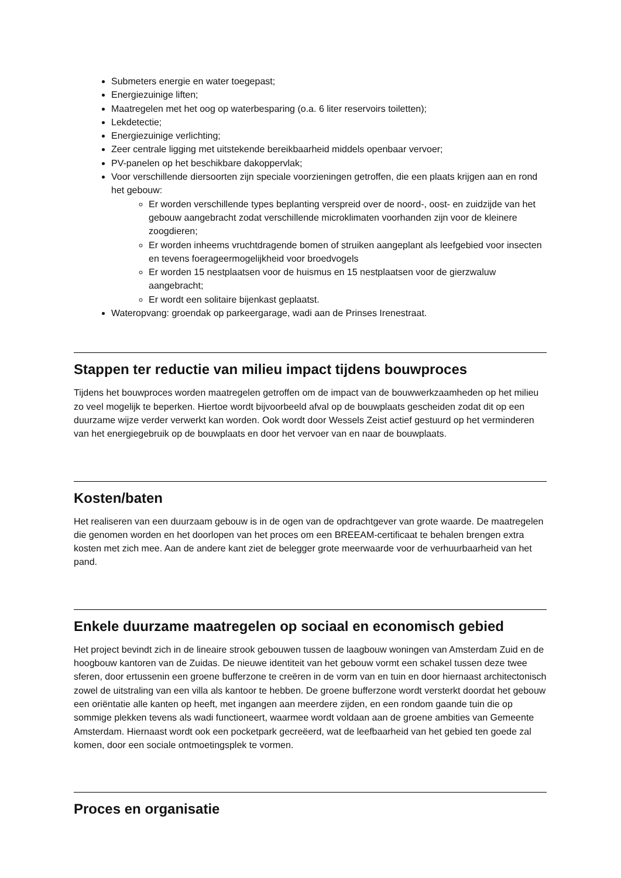Submeters energie en water toegepast;
Energiezuinige liften;
Maatregelen met het oog op waterbesparing (o.a. 6 liter reservoirs toiletten);
Lekdetectie;
Energiezuinige verlichting;
Zeer centrale ligging met uitstekende bereikbaarheid middels openbaar vervoer;
PV-panelen op het beschikbare dakoppervlak;
Voor verschillende diersoorten zijn speciale voorzieningen getroffen, die een plaats krijgen aan en rond het gebouw:
Er worden verschillende types beplanting verspreid over de noord-, oost- en zuidzijde van het gebouw aangebracht zodat verschillende microklimaten voorhanden zijn voor de kleinere zoogdieren;
Er worden inheems vruchtdragende bomen of struiken aangeplant als leefgebied voor insecten en tevens foerageermogelijkheid voor broedvogels
Er worden 15 nestplaatsen voor de huismus en 15 nestplaatsen voor de gierzwaluw aangebracht;
Er wordt een solitaire bijenkast geplaatst.
Wateropvang: groendak op parkeergarage, wadi aan de Prinses Irenestraat.
Stappen ter reductie van milieu impact tijdens bouwproces
Tijdens het bouwproces worden maatregelen getroffen om de impact van de bouwwerkzaamheden op het milieu zo veel mogelijk te beperken. Hiertoe wordt bijvoorbeeld afval op de bouwplaats gescheiden zodat dit op een duurzame wijze verder verwerkt kan worden. Ook wordt door Wessels Zeist actief gestuurd op het verminderen van het energiegebruik op de bouwplaats en door het vervoer van en naar de bouwplaats.
Kosten/baten
Het realiseren van een duurzaam gebouw is in de ogen van de opdrachtgever van grote waarde. De maatregelen die genomen worden en het doorlopen van het proces om een BREEAM-certificaat te behalen brengen extra kosten met zich mee. Aan de andere kant ziet de belegger grote meerwaarde voor de verhuurbaarheid van het pand.
Enkele duurzame maatregelen op sociaal en economisch gebied
Het project bevindt zich in de lineaire strook gebouwen tussen de laagbouw woningen van Amsterdam Zuid en de hoogbouw kantoren van de Zuidas. De nieuwe identiteit van het gebouw vormt een schakel tussen deze twee sferen, door ertussenin een groene bufferzone te creëren in de vorm van en tuin en door hiernaast architectonisch zowel de uitstraling van een villa als kantoor te hebben. De groene bufferzone wordt versterkt doordat het gebouw een oriëntatie alle kanten op heeft, met ingangen aan meerdere zijden, en een rondom gaande tuin die op sommige plekken tevens als wadi functioneert, waarmee wordt voldaan aan de groene ambities van Gemeente Amsterdam. Hiernaast wordt ook een pocketpark gecreëerd, wat de leefbaarheid van het gebied ten goede zal komen, door een sociale ontmoetingsplek te vormen.
Proces en organisatie